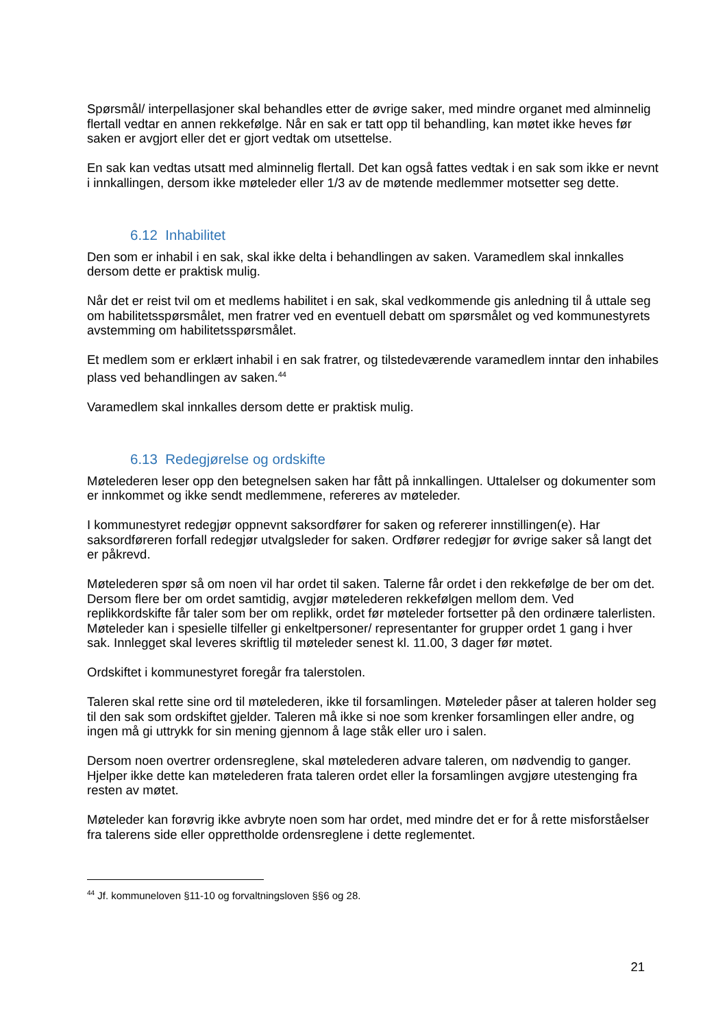Spørsmål/ interpellasjoner skal behandles etter de øvrige saker, med mindre organet med alminnelig flertall vedtar en annen rekkefølge. Når en sak er tatt opp til behandling, kan møtet ikke heves før saken er avgjort eller det er gjort vedtak om utsettelse.
En sak kan vedtas utsatt med alminnelig flertall. Det kan også fattes vedtak i en sak som ikke er nevnt i innkallingen, dersom ikke møteleder eller 1/3 av de møtende medlemmer motsetter seg dette.
6.12 Inhabilitet
Den som er inhabil i en sak, skal ikke delta i behandlingen av saken. Varamedlem skal innkalles dersom dette er praktisk mulig.
Når det er reist tvil om et medlems habilitet i en sak, skal vedkommende gis anledning til å uttale seg om habilitetsspørsmålet, men fratrer ved en eventuell debatt om spørsmålet og ved kommunestyrets avstemming om habilitetsspørsmålet.
Et medlem som er erklært inhabil i en sak fratrer, og tilstedeværende varamedlem inntar den inhabiles plass ved behandlingen av saken.<sup>44</sup>
Varamedlem skal innkalles dersom dette er praktisk mulig.
6.13 Redegjørelse og ordskifte
Møtelederen leser opp den betegnelsen saken har fått på innkallingen. Uttalelser og dokumenter som er innkommet og ikke sendt medlemmene, refereres av møteleder.
I kommunestyret redegjør oppnevnt saksordfører for saken og refererer innstillingen(e). Har saksordføreren forfall redegjør utvalgsleder for saken. Ordfører redegjør for øvrige saker så langt det er påkrevd.
Møtelederen spør så om noen vil har ordet til saken. Talerne får ordet i den rekkefølge de ber om det. Dersom flere ber om ordet samtidig, avgjør møtelederen rekkefølgen mellom dem. Ved replikkordskifte får taler som ber om replikk, ordet før møteleder fortsetter på den ordinære talerlisten. Møteleder kan i spesielle tilfeller gi enkeltpersoner/ representanter for grupper ordet 1 gang i hver sak. Innlegget skal leveres skriftlig til møteleder senest kl. 11.00, 3 dager før møtet.
Ordskiftet i kommunestyret foregår fra talerstolen.
Taleren skal rette sine ord til møtelederen, ikke til forsamlingen. Møteleder påser at taleren holder seg til den sak som ordskiftet gjelder. Taleren må ikke si noe som krenker forsamlingen eller andre, og ingen må gi uttrykk for sin mening gjennom å lage ståk eller uro i salen.
Dersom noen overtrer ordensreglene, skal møtelederen advare taleren, om nødvendig to ganger. Hjelper ikke dette kan møtelederen frata taleren ordet eller la forsamlingen avgjøre utestenging fra resten av møtet.
Møteleder kan forøvrig ikke avbryte noen som har ordet, med mindre det er for å rette misforståelser fra talerens side eller opprettholde ordensreglene i dette reglementet.
<sup>44</sup> Jf. kommuneloven §11-10 og forvaltningsloven §§6 og 28.
21